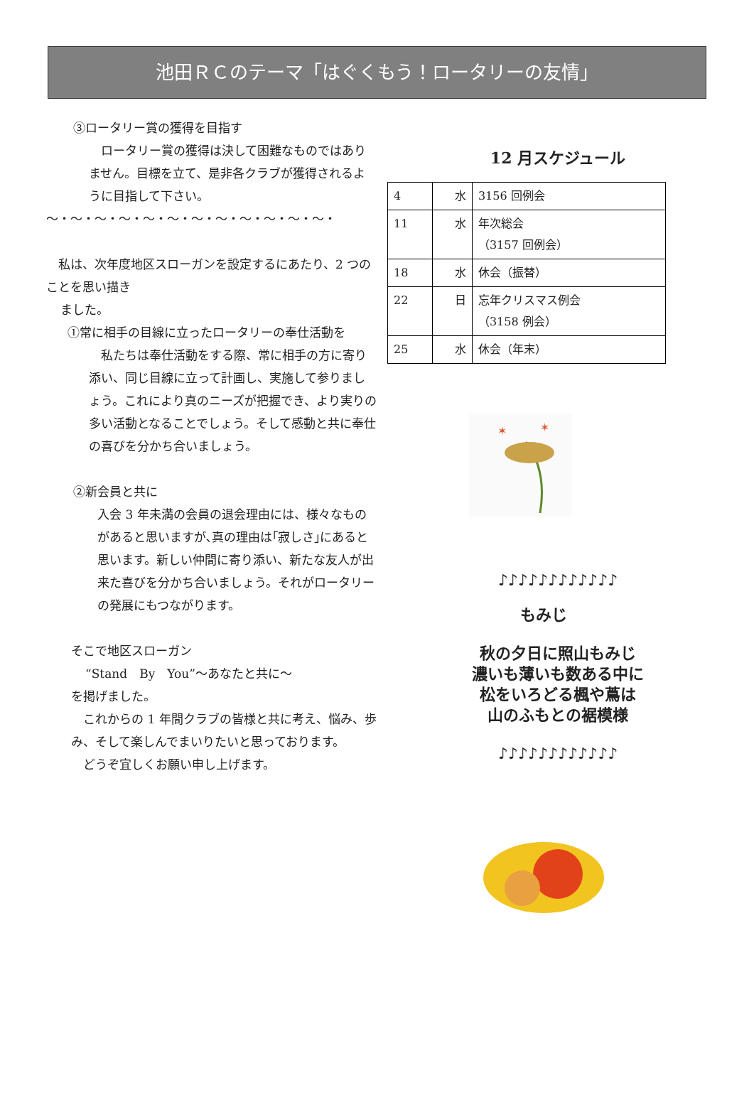池田ＲＣのテーマ「はぐくもう！ロータリーの友情」
③ロータリー賞の獲得を目指す
　ロータリー賞の獲得は決して困難なものではありません。目標を立て、是非各クラブが獲得されるように目指して下さい。
～・～・～・～・～・～・～・～・～・～・～・～・
　私は、次年度地区スローガンを設定するにあたり、2 つのことを思い描き
ました。
①常に相手の目線に立ったロータリーの奉仕活動を
　私たちは奉仕活動をする際、常に相手の方に寄り添い、同じ目線に立って計画し、実施して参りましょう。これにより真のニーズが把握でき、より実りの多い活動となることでしょう。そして感動と共に奉仕の喜びを分かち合いましょう。
②新会員と共に
入会 3 年未満の会員の退会理由には、様々なものがあると思いますが､真の理由は｢寂しさ｣にあると思います。新しい仲間に寄り添い、新たな友人が出来た喜びを分かち合いましょう。それがロータリーの発展にもつながります。
そこで地区スローガン
“Stand　By　You”～あなたと共に～
を掲げました。
　これからの 1 年間クラブの皆様と共に考え、悩み、歩み、そして楽しんでまいりたいと思っております。
　どうぞ宜しくお願い申し上げます。
12 月スケジュール
| 4 | 水 | 3156 回例会 |
| 11 | 水 | 年次総会 （3157 回例会） |
| 18 | 水 | 休会（振替） |
| 22 | 日 | 忘年クリスマス例会 （3158 例会） |
| 25 | 水 | 休会（年末） |
✶
✶
♪♪♪♪♪♪♪♪♪♪♪♪
もみじ
秋の夕日に照山もみじ
濃いも薄いも数ある中に
松をいろどる楓や蔦は
山のふもとの裾模様
♪♪♪♪♪♪♪♪♪♪♪♪